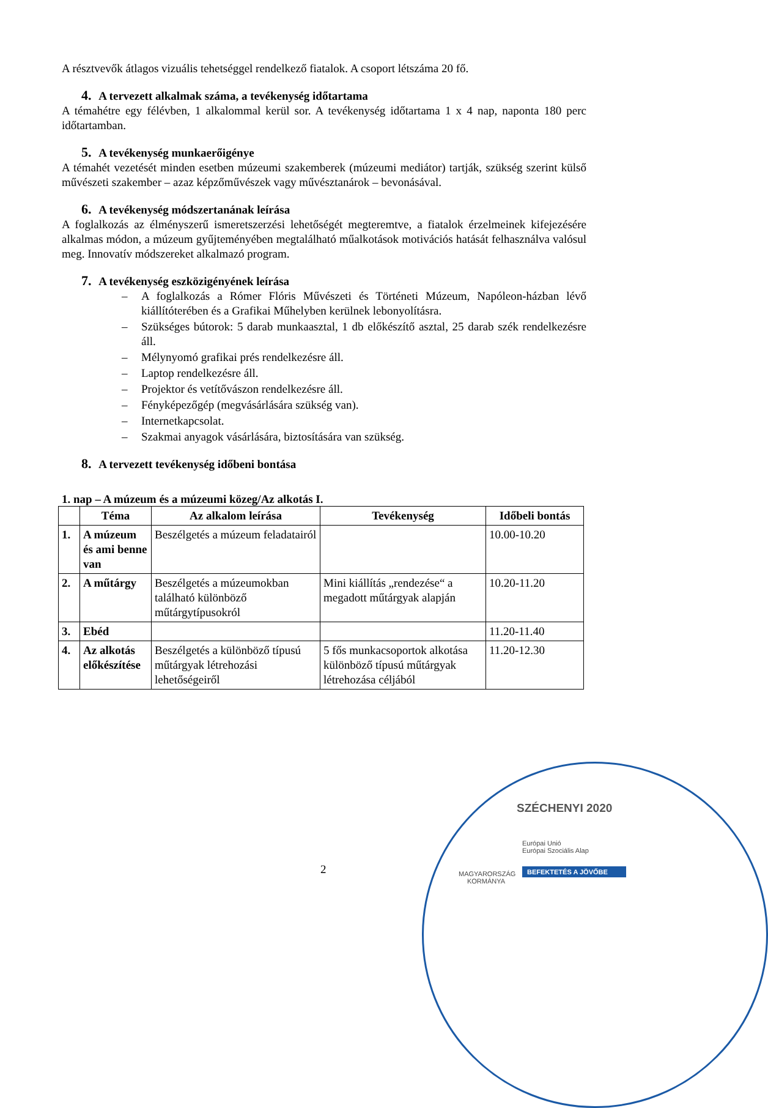A résztvevők átlagos vizuális tehetséggel rendelkező fiatalok. A csoport létszáma 20 fő.
4. A tervezett alkalmak száma, a tevékenység időtartama
A témahétre egy félévben, 1 alkalommal kerül sor. A tevékenység időtartama 1 x 4 nap, naponta 180 perc időtartamban.
5. A tevékenység munkaerőigénye
A témahét vezetését minden esetben múzeumi szakemberek (múzeumi mediátor) tartják, szükség szerint külső művészeti szakember – azaz képzőművészek vagy művésztanárok – bevonásával.
6. A tevékenység módszertanának leírása
A foglalkozás az élményszerű ismeretszerzési lehetőségét megteremtve, a fiatalok érzelmeinek kifejezésére alkalmas módon, a múzeum gyűjteményében megtalálható műalkotások motivációs hatását felhasználva valósul meg. Innovatív módszereket alkalmazó program.
7. A tevékenység eszközigényének leírása
– A foglalkozás a Rómer Flóris Művészeti és Történeti Múzeum, Napóleon-házban lévő kiállítóterében és a Grafikai Műhelyben kerülnek lebonyolításra.
– Szükséges bútorok: 5 darab munkaasztal, 1 db előkészítő asztal, 25 darab szék rendelkezésre áll.
– Mélynyomó grafikai prés rendelkezésre áll.
– Laptop rendelkezésre áll.
– Projektor és vetítővászon rendelkezésre áll.
– Fényképezőgép (megvásárlására szükség van).
– Internetkapcsolat.
– Szakmai anyagok vásárlására, biztosítására van szükség.
8. A tervezett tevékenység időbeni bontása
1. nap – A múzeum és a múzeumi közeg/Az alkotás I.
| | Téma | Az alkalom leírása | Tevékenység | Időbeli bontás |
| --- | --- | --- | --- | --- |
| 1. | A múzeum és ami benne van | Beszélgetés a múzeum feladatairól | | 10.00-10.20 |
| 2. | A műtárgy | Beszélgetés a múzeumokban található különböző műtárgytípusokról | Mini kiállítás „rendezése“ a megadott műtárgyak alapján | 10.20-11.20 |
| 3. | Ebéd | | | 11.20-11.40 |
| 4. | Az alkotás előkészítése | Beszélgetés a különböző típusú műtárgyak létrehozási lehetőségeiről | 5 fős munkacsoportok alkotása különböző típusú műtárgyak létrehozása céljából | 11.20-12.30 |
2
SZÉCHENYI 2020
MAGYARORSZÁG KORMÁNYA
Európai Unió
Európai Szociális Alap
BEFEKTETÉS A JÖVŐBE